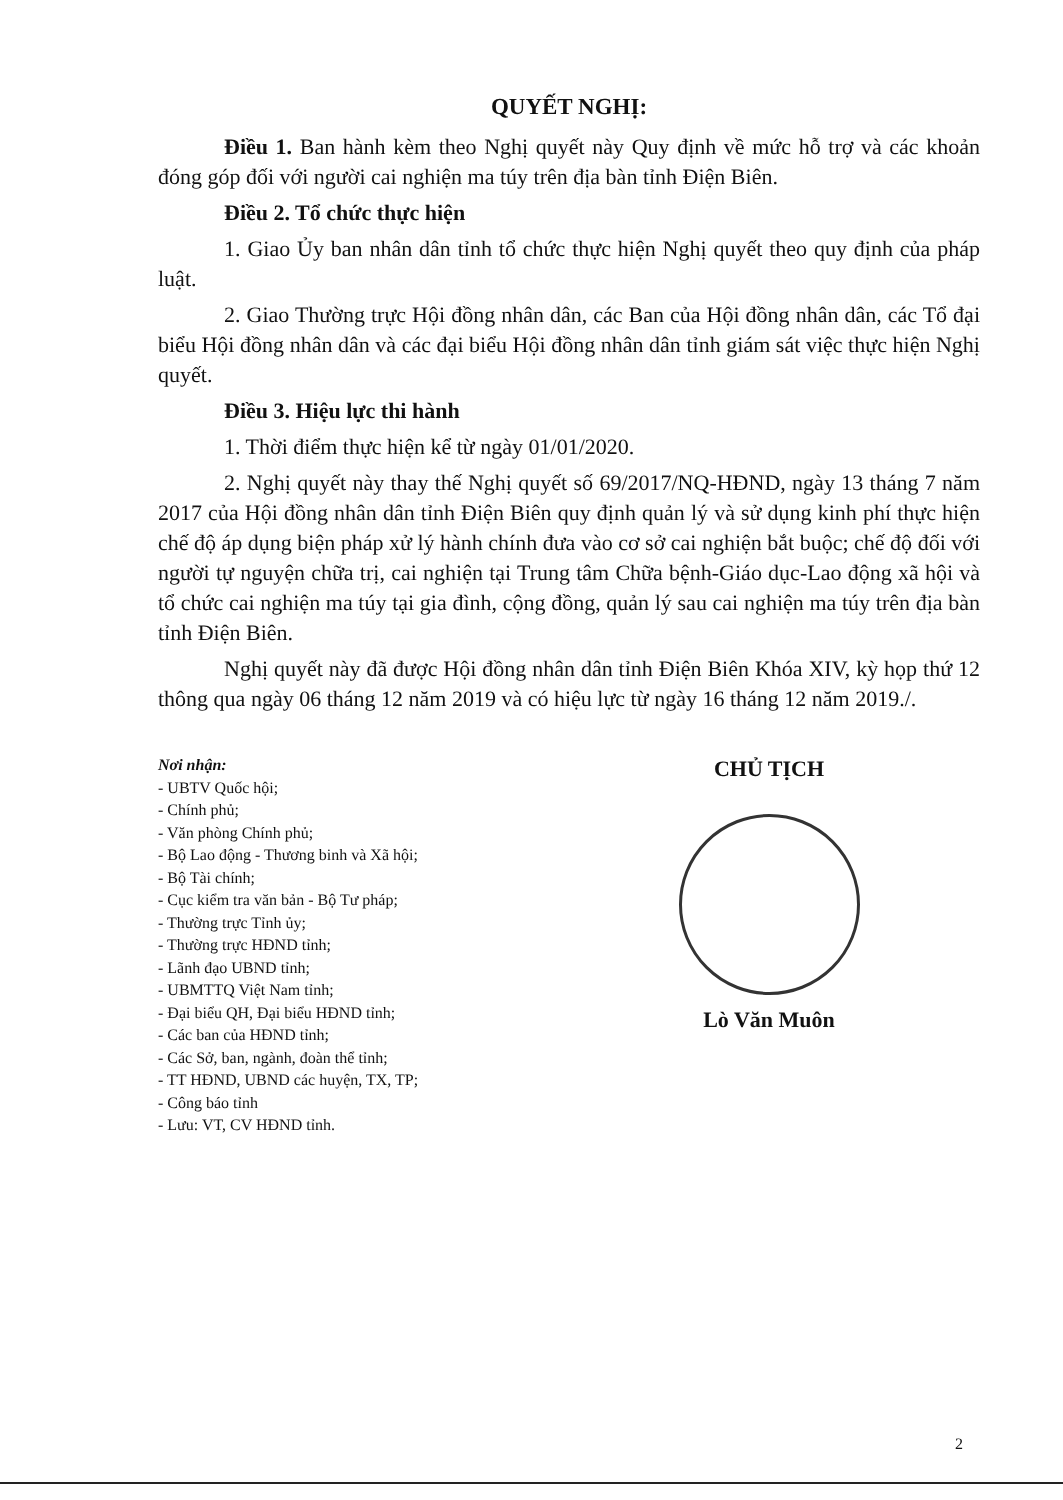QUYẾT NGHỊ:
Điều 1. Ban hành kèm theo Nghị quyết này Quy định về mức hỗ trợ và các khoản đóng góp đối với người cai nghiện ma túy trên địa bàn tỉnh Điện Biên.
Điều 2. Tổ chức thực hiện
1. Giao Ủy ban nhân dân tỉnh tổ chức thực hiện Nghị quyết theo quy định của pháp luật.
2. Giao Thường trực Hội đồng nhân dân, các Ban của Hội đồng nhân dân, các Tổ đại biểu Hội đồng nhân dân và các đại biểu Hội đồng nhân dân tỉnh giám sát việc thực hiện Nghị quyết.
Điều 3. Hiệu lực thi hành
1. Thời điểm thực hiện kể từ ngày 01/01/2020.
2. Nghị quyết này thay thế Nghị quyết số 69/2017/NQ-HĐND, ngày 13 tháng 7 năm 2017 của Hội đồng nhân dân tỉnh Điện Biên quy định quản lý và sử dụng kinh phí thực hiện chế độ áp dụng biện pháp xử lý hành chính đưa vào cơ sở cai nghiện bắt buộc; chế độ đối với người tự nguyện chữa trị, cai nghiện tại Trung tâm Chữa bệnh-Giáo dục-Lao động xã hội và tổ chức cai nghiện ma túy tại gia đình, cộng đồng, quản lý sau cai nghiện ma túy trên địa bàn tỉnh Điện Biên.
Nghị quyết này đã được Hội đồng nhân dân tỉnh Điện Biên Khóa XIV, kỳ họp thứ 12 thông qua ngày 06 tháng 12 năm 2019 và có hiệu lực từ ngày 16 tháng 12 năm 2019./.
Nơi nhận:
- UBTV Quốc hội;
- Chính phủ;
- Văn phòng Chính phủ;
- Bộ Lao động - Thương binh và Xã hội;
- Bộ Tài chính;
- Cục kiểm tra văn bản - Bộ Tư pháp;
- Thường trực Tỉnh ủy;
- Thường trực HĐND tỉnh;
- Lãnh đạo UBND tỉnh;
- UBMTTQ Việt Nam tỉnh;
- Đại biểu QH, Đại biểu HĐND tỉnh;
- Các ban của HĐND tỉnh;
- Các Sở, ban, ngành, đoàn thể tỉnh;
- TT HĐND, UBND các huyện, TX, TP;
- Công báo tỉnh
- Lưu: VT, CV HĐND tỉnh.
CHỦ TỊCH
Lò Văn Muôn
2